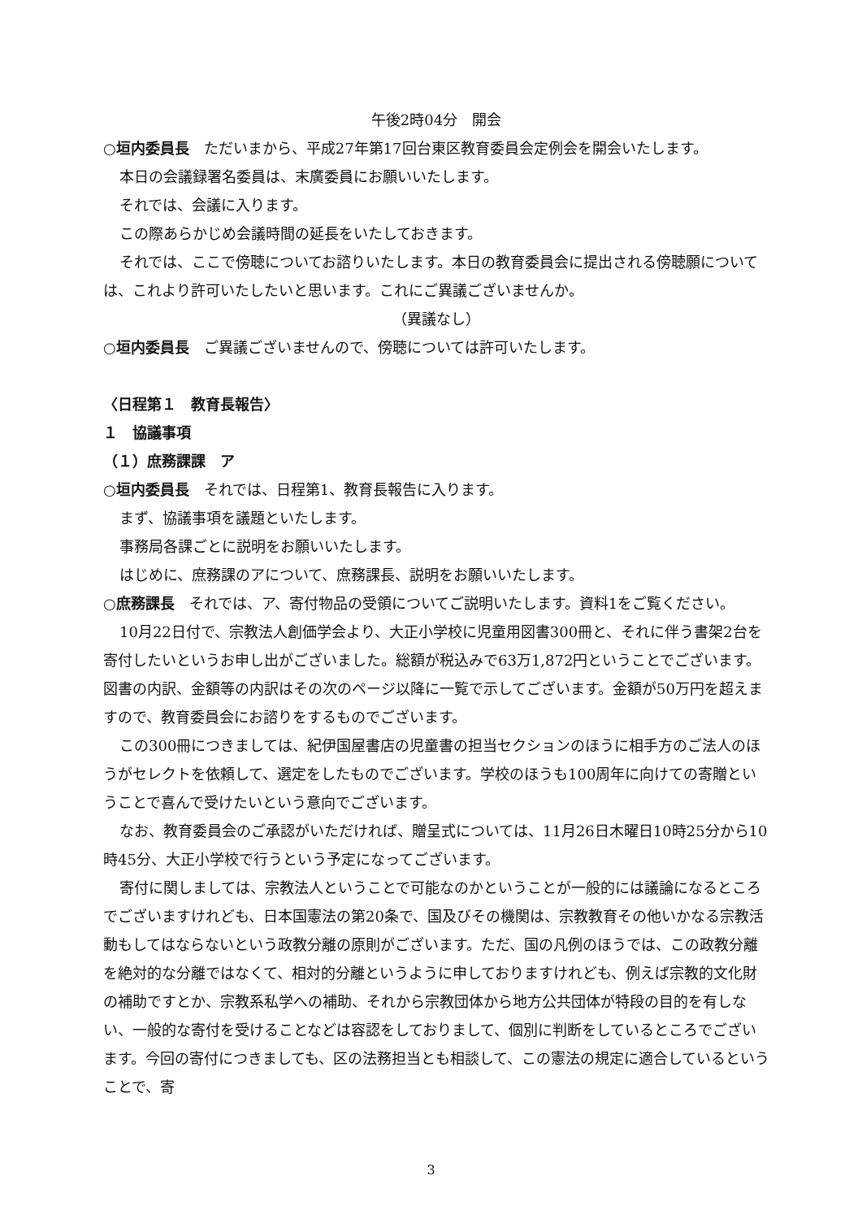午後2時04分　開会
○垣内委員長　ただいまから、平成27年第17回台東区教育委員会定例会を開会いたします。
本日の会議録署名委員は、末廣委員にお願いいたします。
それでは、会議に入ります。
この際あらかじめ会議時間の延長をいたしておきます。
それでは、ここで傍聴についてお諮りいたします。本日の教育委員会に提出される傍聴願については、これより許可いたしたいと思います。これにご異議ございませんか。
（異議なし）
○垣内委員長　ご異議ございませんので、傍聴については許可いたします。
〈日程第１　教育長報告〉
１　協議事項
（１）庶務課課　ア
○垣内委員長　それでは、日程第1、教育長報告に入ります。
まず、協議事項を議題といたします。
事務局各課ごとに説明をお願いいたします。
はじめに、庶務課のアについて、庶務課長、説明をお願いいたします。
○庶務課長　それでは、ア、寄付物品の受領についてご説明いたします。資料1をご覧ください。
10月22日付で、宗教法人創価学会より、大正小学校に児童用図書300冊と、それに伴う書架2台を寄付したいというお申し出がございました。総額が税込みで63万1,872円ということでございます。図書の内訳、金額等の内訳はその次のページ以降に一覧で示してございます。金額が50万円を超えますので、教育委員会にお諮りをするものでございます。
この300冊につきましては、紀伊国屋書店の児童書の担当セクションのほうに相手方のご法人のほうがセレクトを依頼して、選定をしたものでございます。学校のほうも100周年に向けての寄贈ということで喜んで受けたいという意向でございます。
なお、教育委員会のご承認がいただければ、贈呈式については、11月26日木曜日10時25分から10時45分、大正小学校で行うという予定になってございます。
寄付に関しましては、宗教法人ということで可能なのかということが一般的には議論になるところでございますけれども、日本国憲法の第20条で、国及びその機関は、宗教教育その他いかなる宗教活動もしてはならないという政教分離の原則がございます。ただ、国の凡例のほうでは、この政教分離を絶対的な分離ではなくて、相対的分離というように申しておりますけれども、例えば宗教的文化財の補助ですとか、宗教系私学への補助、それから宗教団体から地方公共団体が特段の目的を有しない、一般的な寄付を受けることなどは容認をしておりまして、個別に判断をしているところでございます。今回の寄付につきましても、区の法務担当とも相談して、この憲法の規定に適合しているということで、寄
3